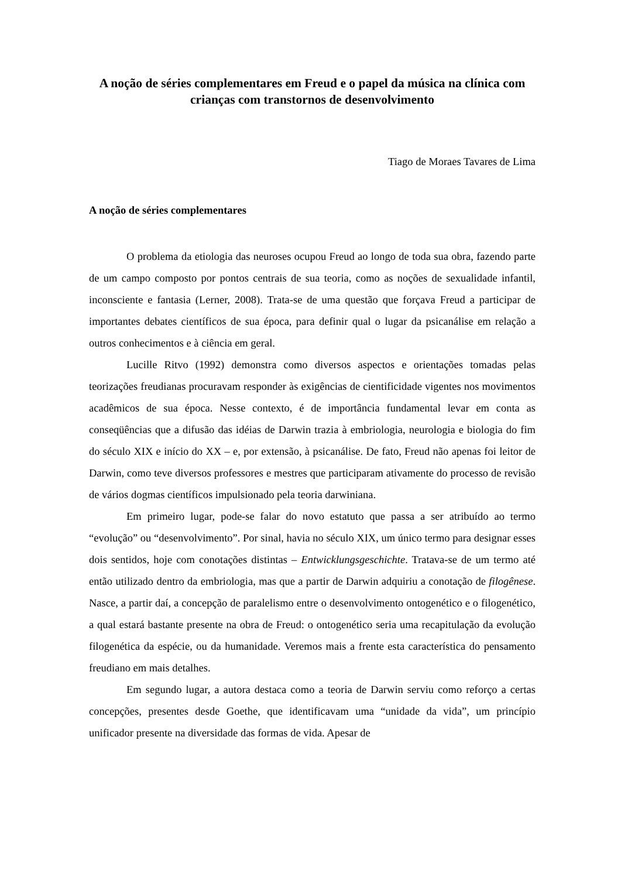A noção de séries complementares em Freud e o papel da música na clínica com crianças com transtornos de desenvolvimento
Tiago de Moraes Tavares de Lima
A noção de séries complementares
O problema da etiologia das neuroses ocupou Freud ao longo de toda sua obra, fazendo parte de um campo composto por pontos centrais de sua teoria, como as noções de sexualidade infantil, inconsciente e fantasia (Lerner, 2008). Trata-se de uma questão que forçava Freud a participar de importantes debates científicos de sua época, para definir qual o lugar da psicanálise em relação a outros conhecimentos e à ciência em geral.
Lucille Ritvo (1992) demonstra como diversos aspectos e orientações tomadas pelas teorizações freudianas procuravam responder às exigências de cientificidade vigentes nos movimentos acadêmicos de sua época. Nesse contexto, é de importância fundamental levar em conta as conseqüências que a difusão das idéias de Darwin trazia à embriologia, neurologia e biologia do fim do século XIX e início do XX – e, por extensão, à psicanálise. De fato, Freud não apenas foi leitor de Darwin, como teve diversos professores e mestres que participaram ativamente do processo de revisão de vários dogmas científicos impulsionado pela teoria darwiniana.
Em primeiro lugar, pode-se falar do novo estatuto que passa a ser atribuído ao termo “evolução” ou “desenvolvimento”. Por sinal, havia no século XIX, um único termo para designar esses dois sentidos, hoje com conotações distintas – Entwicklungsgeschichte. Tratava-se de um termo até então utilizado dentro da embriologia, mas que a partir de Darwin adquiriu a conotação de filogênese. Nasce, a partir daí, a concepção de paralelismo entre o desenvolvimento ontogenético e o filogenético, a qual estará bastante presente na obra de Freud: o ontogenético seria uma recapitulação da evolução filogenética da espécie, ou da humanidade. Veremos mais a frente esta característica do pensamento freudiano em mais detalhes.
Em segundo lugar, a autora destaca como a teoria de Darwin serviu como reforço a certas concepções, presentes desde Goethe, que identificavam uma “unidade da vida”, um princípio unificador presente na diversidade das formas de vida. Apesar de